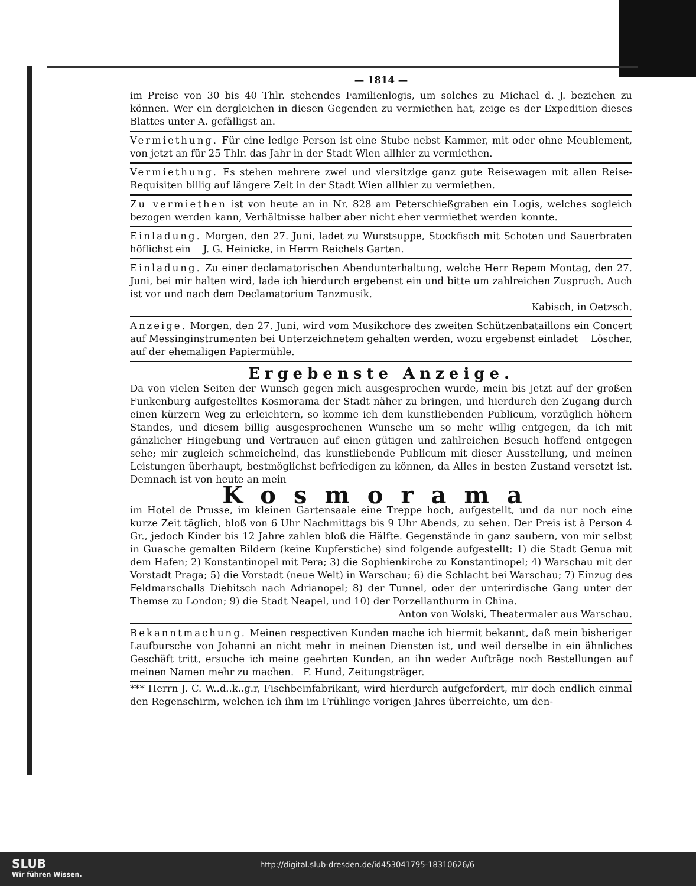— 1814 —
im Preise von 30 bis 40 Thlr. stehendes Familienlogis, um solches zu Michael d. J. beziehen zu können. Wer ein dergleichen in diesen Gegenden zu vermiethen hat, zeige es der Expedition dieses Blattes unter A. gefälligst an.
Vermiethung. Für eine ledige Person ist eine Stube nebst Kammer, mit oder ohne Meublement, von jetzt an für 25 Thlr. das Jahr in der Stadt Wien allhier zu vermiethen.
Vermiethung. Es stehen mehrere zwei und viersitzige ganz gute Reisewagen mit allen Reise-Requisiten billig auf längere Zeit in der Stadt Wien allhier zu vermiethen.
Zu vermiethen ist von heute an in Nr. 828 am Peterschießgraben ein Logis, welches sogleich bezogen werden kann, Verhältnisse halber aber nicht eher vermiethet werden konnte.
Einladung. Morgen, den 27. Juni, ladet zu Wurstsuppe, Stockfisch mit Schoten und Sauerbraten höflichst ein J. G. Heinicke, in Herrn Reichels Garten.
Einladung. Zu einer declamatorischen Abendunterhaltung, welche Herr Repem Montag, den 27. Juni, bei mir halten wird, lade ich hierdurch ergebenst ein und bitte um zahlreichen Zuspruch. Auch ist vor und nach dem Declamatorium Tanzmusik.
Kabisch, in Oetzsch.
Anzeige. Morgen, den 27. Juni, wird vom Musikchore des zweiten Schützenbataillons ein Concert auf Messinginstrumenten bei Unterzeichnetem gehalten werden, wozu ergebenst einladet Löscher, auf der ehemaligen Papiermühle.
Ergebenste Anzeige.
Da von vielen Seiten der Wunsch gegen mich ausgesprochen wurde, mein bis jetzt auf der großen Funkenburg aufgestelltes Kosmorama der Stadt näher zu bringen, und hierdurch den Zugang durch einen kürzern Weg zu erleichtern, so komme ich dem kunstliebenden Publicum, vorzüglich höhern Standes, und diesem billig ausgesprochenen Wunsche um so mehr willig entgegen, da ich mit gänzlicher Hingebung und Vertrauen auf einen gütigen und zahlreichen Besuch hoffend entgegen sehe; mir zugleich schmeichelnd, das kunstliebende Publicum mit dieser Ausstellung, und meinen Leistungen überhaupt, bestmöglichst befriedigen zu können, da Alles in besten Zustand versetzt ist. Demnach ist von heute an mein
Kosmorama
im Hotel de Prusse, im kleinen Gartensaale eine Treppe hoch, aufgestellt, und da nur noch eine kurze Zeit täglich, bloß von 6 Uhr Nachmittags bis 9 Uhr Abends, zu sehen. Der Preis ist à Person 4 Gr., jedoch Kinder bis 12 Jahre zahlen bloß die Hälfte. Gegenstände in ganz saubern, von mir selbst in Guasche gemalten Bildern (keine Kupferstiche) sind folgende aufgestellt: 1) die Stadt Genua mit dem Hafen; 2) Konstantinopel mit Pera; 3) die Sophienkirche zu Konstantinopel; 4) Warschau mit der Vorstadt Praga; 5) die Vorstadt (neue Welt) in Warschau; 6) die Schlacht bei Warschau; 7) Einzug des Feldmarschalls Diebitsch nach Adrianopel; 8) der Tunnel, oder der unterirdische Gang unter der Themse zu London; 9) die Stadt Neapel, und 10) der Porzellanthurm in China.
Anton von Wolski, Theatermaler aus Warschau.
Bekanntmachung. Meinen respectiven Kunden mache ich hiermit bekannt, daß mein bisheriger Laufbursche von Johanni an nicht mehr in meinen Diensten ist, und weil derselbe in ein ähnliches Geschäft tritt, ersuche ich meine geehrten Kunden, an ihn weder Aufträge noch Bestellungen auf meinen Namen mehr zu machen. F. Hund, Zeitungsträger.
*** Herrn J. C. W..d..k..g.r, Fischbeinfabrikant, wird hierdurch aufgefordert, mir doch endlich einmal den Regenschirm, welchen ich ihm im Frühlinge vorigen Jahres überreichte, um den-
SLUB
Wir führen Wissen.
http://digital.slub-dresden.de/id453041795-18310626/6